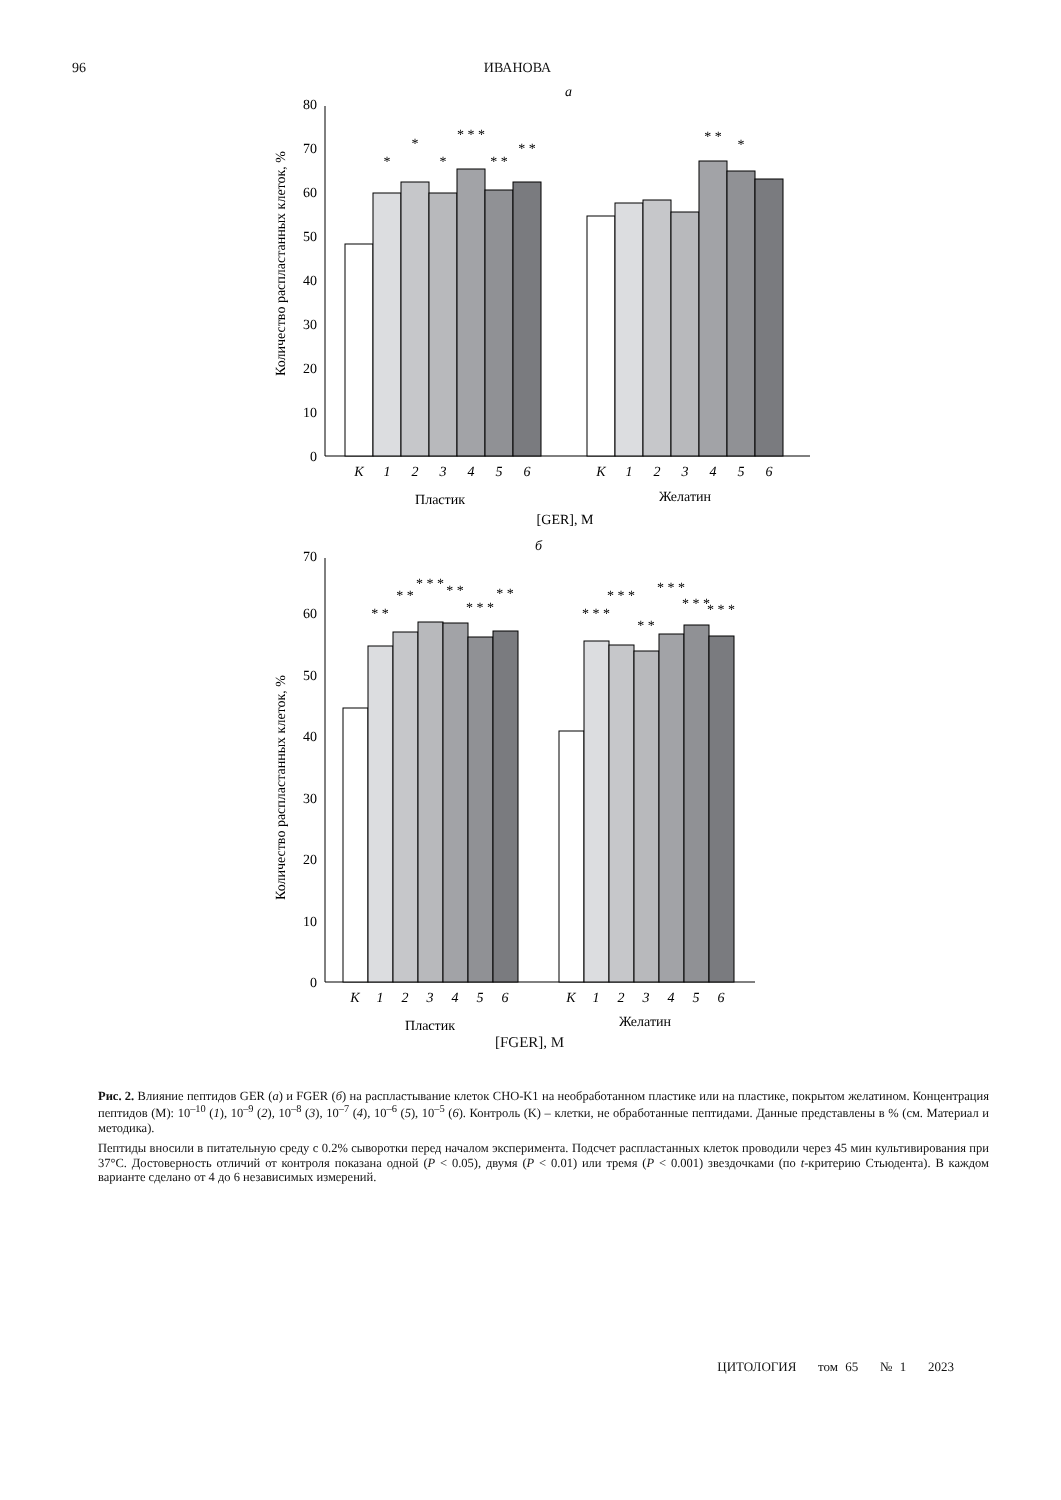96 ИВАНОВА
а
0
10
20
30
40
50
60
70
80
Количество распластанных клеток, %
К
1
2
3
4
5
6
К
1
2
3
4
5
6
*
*
*
* * *
* *
* *
* *
*
Пластик
Желатин
[GER], М
б
0
10
20
30
40
50
60
70
Количество распластанных клеток, %
К
1
2
3
4
5
6
К
1
2
3
4
5
6
* *
* *
* * *
* *
* * *
* *
* * *
* * *
* *
* * *
* * *
* * *
Пластик
Желатин
[FGER], М
Рис. 2. Влияние пептидов GER (а) и FGER (б) на распластывание клеток CHO-K1 на необработанном пластике или на пластике, покрытом желатином. Концентрация пептидов (М): 10<sup>–10</sup> (1), 10<sup>–9</sup> (2), 10<sup>–8</sup> (3), 10<sup>–7</sup> (4), 10<sup>–6</sup> (5), 10<sup>–5</sup> (6). Контроль (K) – клетки, не обработанные пептидами. Данные представлены в % (см. Материал и методика).
Пептиды вносили в питательную среду с 0.2% сыворотки перед началом эксперимента. Подсчет распластанных клеток проводили через 45 мин культивирования при 37°C. Достоверность отличий от контроля показана одной (P < 0.05), двумя (P < 0.01) или тремя (P < 0.001) звездочками (по t-критерию Стьюдента). В каждом варианте сделано от 4 до 6 независимых измерений.
ЦИТОЛОГИЯ том 65 № 1 2023